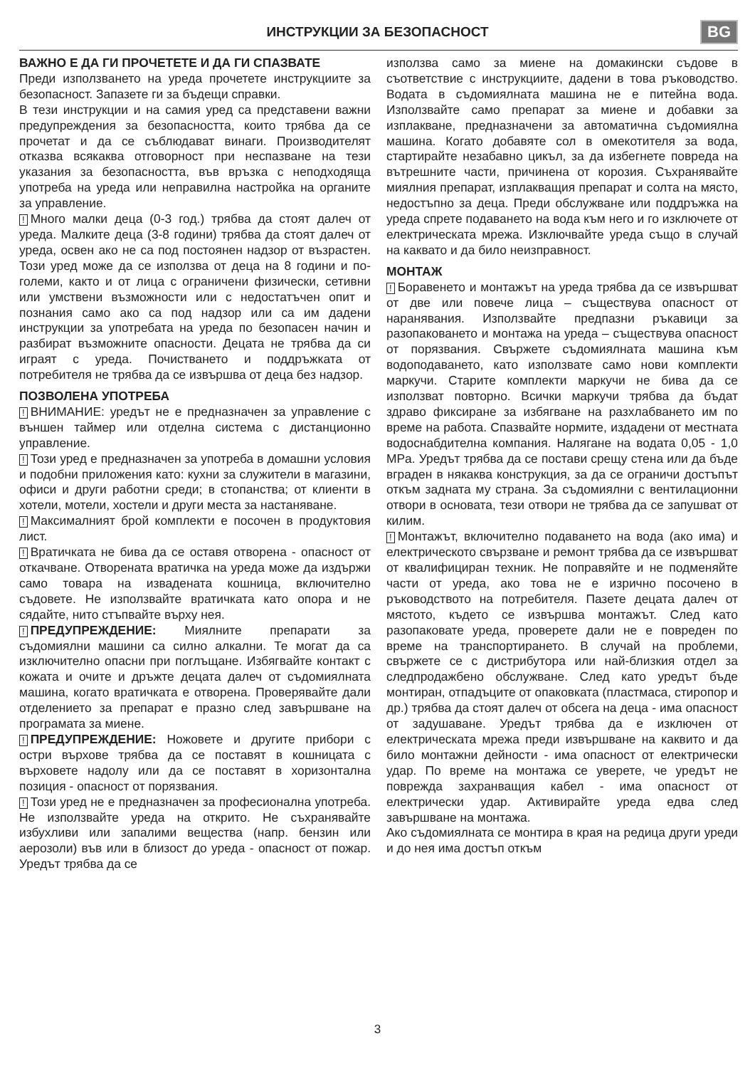ИНСТРУКЦИИ ЗА БЕЗОПАСНОСТ BG
ВАЖНО Е ДА ГИ ПРОЧЕТЕТЕ И ДА ГИ СПАЗВАТЕ
Преди използването на уреда прочетете инструкциите за безопасност. Запазете ги за бъдещи справки.
В тези инструкции и на самия уред са представени важни предупреждения за безопасността, които трябва да се прочетат и да се съблюдават винаги. Производителят отказва всякаква отговорност при неспазване на тези указания за безопасността, във връзка с неподходяща употреба на уреда или неправилна настройка на органите за управление.
! Много малки деца (0-3 год.) трябва да стоят далеч от уреда. Малките деца (3-8 години) трябва да стоят далеч от уреда, освен ако не са под постоянен надзор от възрастен. Този уред може да се използва от деца на 8 години и по-големи, както и от лица с ограничени физически, сетивни или умствени възможности или с недостатъчен опит и познания само ако са под надзор или са им дадени инструкции за употребата на уреда по безопасен начин и разбират възможните опасности. Децата не трябва да си играят с уреда. Почистването и поддръжката от потребителя не трябва да се извършва от деца без надзор.
ПОЗВОЛЕНА УПОТРЕБА
! ВНИМАНИЕ: уредът не е предназначен за управление с външен таймер или отделна система с дистанционно управление.
! Този уред е предназначен за употреба в домашни условия и подобни приложения като: кухни за служители в магазини, офиси и други работни среди; в стопанства; от клиенти в хотели, мотели, хостели и други места за настаняване.
! Максималният брой комплекти е посочен в продуктовия лист.
! Вратичката не бива да се оставя отворена - опасност от откачване. Отворената вратичка на уреда може да издържи само товара на извадената кошница, включително съдовете. Не използвайте вратичката като опора и не сядайте, нито стъпвайте върху нея.
! ПРЕДУПРЕЖДЕНИЕ: Миялните препарати за съдомиялни машини са силно алкални. Те могат да са изключително опасни при поглъщане. Избягвайте контакт с кожата и очите и дръжте децата далеч от съдомиялната машина, когато вратичката е отворена. Проверявайте дали отделението за препарат е празно след завършване на програмата за миене.
! ПРЕДУПРЕЖДЕНИЕ: Ножовете и другите прибори с остри върхове трябва да се поставят в кошницата с върховете надолу или да се поставят в хоризонтална позиция - опасност от порязвания.
! Този уред не е предназначен за професионална употреба. Не използвайте уреда на открито. Не съхранявайте избухливи или запалими вещества (напр. бензин или аерозоли) във или в близост до уреда - опасност от пожар. Уредът трябва да се
използва само за миене на домакински съдове в съответствие с инструкциите, дадени в това ръководство. Водата в съдомиялната машина не е питейна вода. Използвайте само препарат за миене и добавки за изплакване, предназначени за автоматична съдомиялна машина. Когато добавяте сол в омекотителя за вода, стартирайте незабавно цикъл, за да избегнете повреда на вътрешните части, причинена от корозия. Съхранявайте миялния препарат, изплакващия препарат и солта на място, недостъпно за деца. Преди обслужване или поддръжка на уреда спрете подаването на вода към него и го изключете от електрическата мрежа. Изключвайте уреда също в случай на каквато и да било неизправност.
МОНТАЖ
! Боравенето и монтажът на уреда трябва да се извършват от две или повече лица – съществува опасност от наранявания. Използвайте предпазни ръкавици за разопаковането и монтажа на уреда – съществува опасност от порязвания. Свържете съдомиялната машина към водоподаването, като използвате само нови комплекти маркучи. Старите комплекти маркучи не бива да се използват повторно. Всички маркучи трябва да бъдат здраво фиксиране за избягване на разхлабването им по време на работа. Спазвайте нормите, издадени от местната водоснабдителна компания. Налягане на водата 0,05 - 1,0 MPa. Уредът трябва да се постави срещу стена или да бъде вграден в някаква конструкция, за да се ограничи достъпът откъм задната му страна. За съдомиялни с вентилационни отвори в основата, тези отвори не трябва да се запушват от килим.
! Монтажът, включително подаването на вода (ако има) и електрическото свързване и ремонт трябва да се извършват от квалифициран техник. Не поправяйте и не подменяйте части от уреда, ако това не е изрично посочено в ръководството на потребителя. Пазете децата далеч от мястото, където се извършва монтажът. След като разопаковате уреда, проверете дали не е повреден по време на транспортирането. В случай на проблеми, свържете се с дистрибутора или най-близкия отдел за следпродажбено обслужване. След като уредът бъде монтиран, отпадъците от опаковката (пластмаса, стиропор и др.) трябва да стоят далеч от обсега на деца - има опасност от задушаване. Уредът трябва да е изключен от електрическата мрежа преди извършване на каквито и да било монтажни дейности - има опасност от електрически удар. По време на монтажа се уверете, че уредът не поврежда захранващия кабел - има опасност от електрически удар. Активирайте уреда едва след завършване на монтажа.
Ако съдомиялната се монтира в края на редица други уреди и до нея има достъп откъм
3